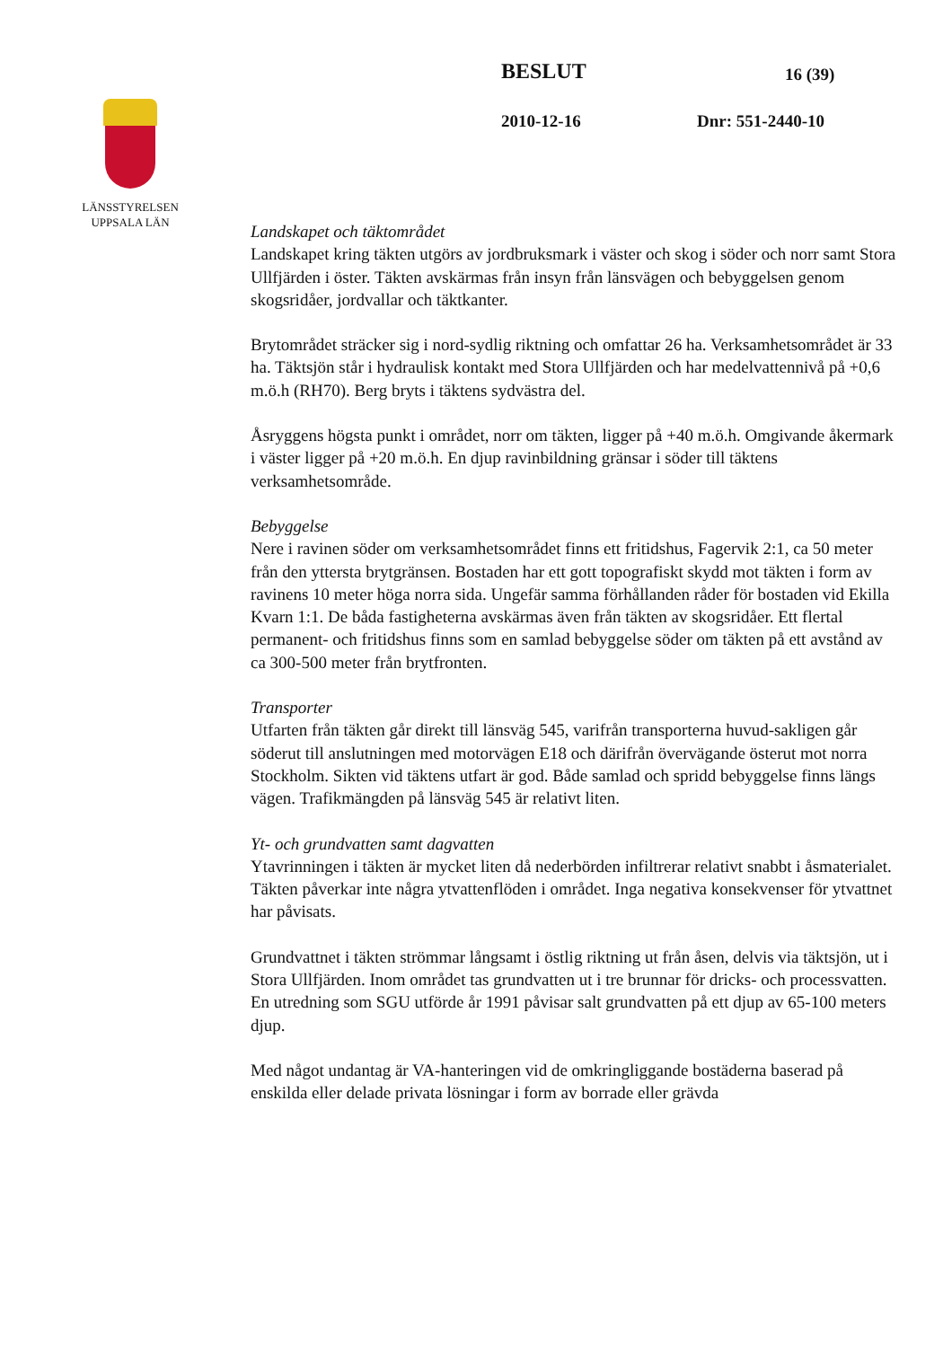LÄNSSTYRELSEN
UPPSALA LÄN
BESLUT 16 (39)
2010-12-16 Dnr: 551-2440-10
Landskapet och täktområdet
Landskapet kring täkten utgörs av jordbruksmark i väster och skog i söder och norr samt Stora Ullfjärden i öster. Täkten avskärmas från insyn från länsvägen och bebyggelsen genom skogsridåer, jordvallar och täktkanter.
Brytområdet sträcker sig i nord-sydlig riktning och omfattar 26 ha. Verksamhetsområdet är 33 ha. Täktsjön står i hydraulisk kontakt med Stora Ullfjärden och har medelvattennivå på +0,6 m.ö.h (RH70). Berg bryts i täktens sydvästra del.
Åsryggens högsta punkt i området, norr om täkten, ligger på +40 m.ö.h. Omgivande åkermark i väster ligger på +20 m.ö.h. En djup ravinbildning gränsar i söder till täktens verksamhetsområde.
Bebyggelse
Nere i ravinen söder om verksamhetsområdet finns ett fritidshus, Fagervik 2:1, ca 50 meter från den yttersta brytgränsen. Bostaden har ett gott topografiskt skydd mot täkten i form av ravinens 10 meter höga norra sida. Ungefär samma förhållanden råder för bostaden vid Ekilla Kvarn 1:1. De båda fastigheterna avskärmas även från täkten av skogsridåer. Ett flertal permanent- och fritidshus finns som en samlad bebyggelse söder om täkten på ett avstånd av ca 300-500 meter från brytfronten.
Transporter
Utfarten från täkten går direkt till länsväg 545, varifrån transporterna huvud-sakligen går söderut till anslutningen med motorvägen E18 och därifrån övervägande österut mot norra Stockholm. Sikten vid täktens utfart är god. Både samlad och spridd bebyggelse finns längs vägen. Trafikmängden på länsväg 545 är relativt liten.
Yt- och grundvatten samt dagvatten
Ytavrinningen i täkten är mycket liten då nederbörden infiltrerar relativt snabbt i åsmaterialet. Täkten påverkar inte några ytvattenflöden i området. Inga negativa konsekvenser för ytvattnet har påvisats.
Grundvattnet i täkten strömmar långsamt i östlig riktning ut från åsen, delvis via täktsjön, ut i Stora Ullfjärden. Inom området tas grundvatten ut i tre brunnar för dricks- och processvatten. En utredning som SGU utförde år 1991 påvisar salt grundvatten på ett djup av 65-100 meters djup.
Med något undantag är VA-hanteringen vid de omkringliggande bostäderna baserad på enskilda eller delade privata lösningar i form av borrade eller grävda